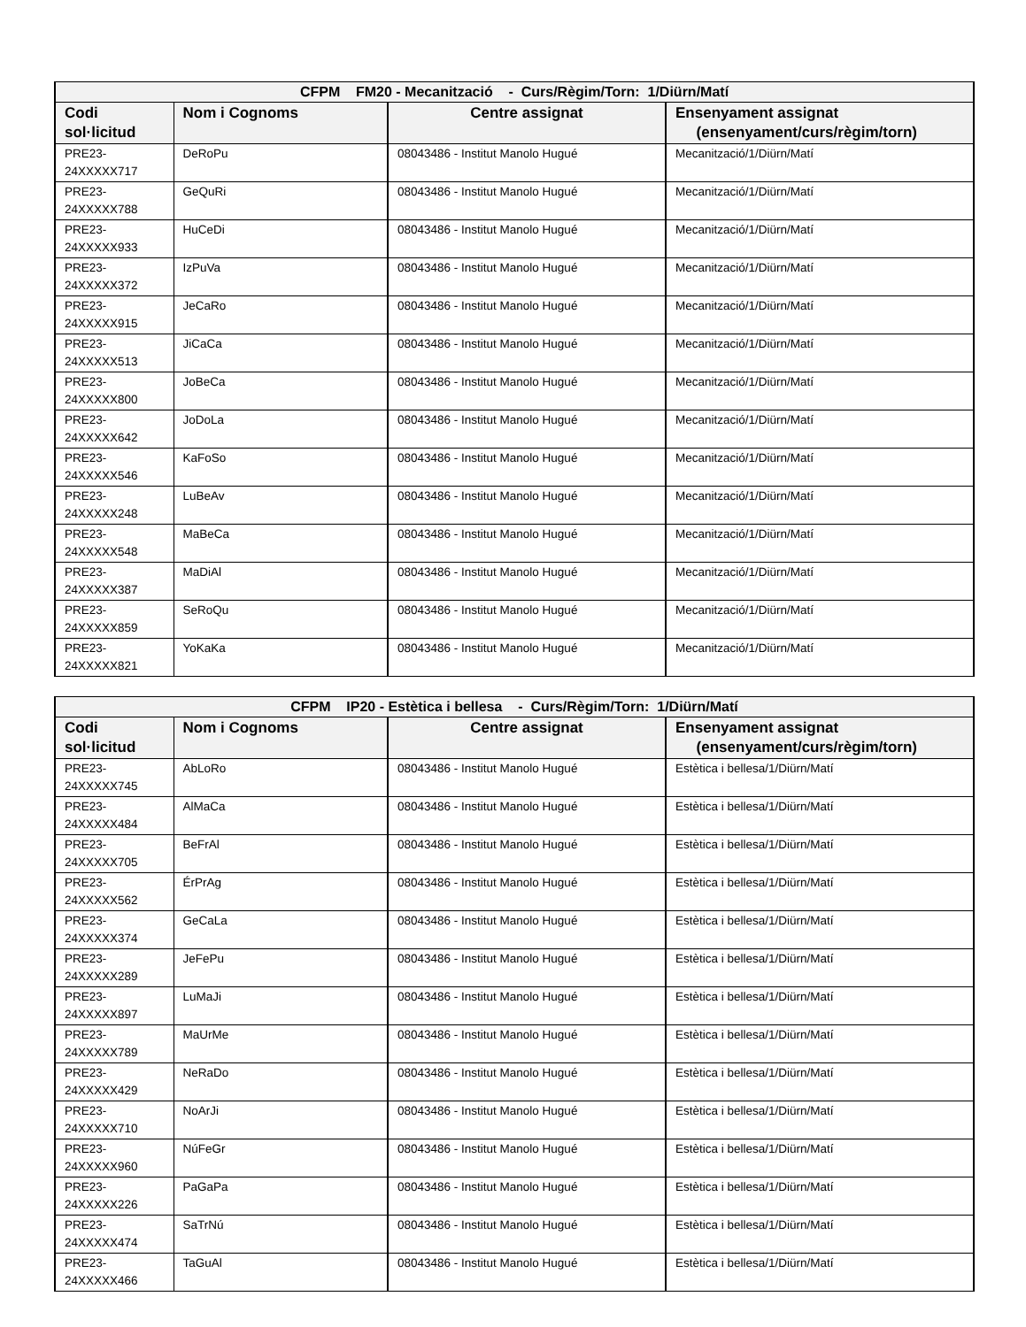| CFPM FM20 - Mecanització - Curs/Règim/Torn: 1/Diürn/Matí | | | |
| --- | --- | --- | --- |
| Codi sol·licitud | Nom i Cognoms | Centre assignat | Ensenyament assignat (ensenyament/curs/règim/torn) |
| PRE23-24XXXXX717 | DeRoPu | 08043486 - Institut Manolo Hugué | Mecanització/1/Diürn/Matí |
| PRE23-24XXXXX788 | GeQuRi | 08043486 - Institut Manolo Hugué | Mecanització/1/Diürn/Matí |
| PRE23-24XXXXX933 | HuCeDi | 08043486 - Institut Manolo Hugué | Mecanització/1/Diürn/Matí |
| PRE23-24XXXXX372 | IzPuVa | 08043486 - Institut Manolo Hugué | Mecanització/1/Diürn/Matí |
| PRE23-24XXXXX915 | JeCaRo | 08043486 - Institut Manolo Hugué | Mecanització/1/Diürn/Matí |
| PRE23-24XXXXX513 | JiCaCa | 08043486 - Institut Manolo Hugué | Mecanització/1/Diürn/Matí |
| PRE23-24XXXXX800 | JoBeCa | 08043486 - Institut Manolo Hugué | Mecanització/1/Diürn/Matí |
| PRE23-24XXXXX642 | JoDoLa | 08043486 - Institut Manolo Hugué | Mecanització/1/Diürn/Matí |
| PRE23-24XXXXX546 | KaFoSo | 08043486 - Institut Manolo Hugué | Mecanització/1/Diürn/Matí |
| PRE23-24XXXXX248 | LuBeAv | 08043486 - Institut Manolo Hugué | Mecanització/1/Diürn/Matí |
| PRE23-24XXXXX548 | MaBeCa | 08043486 - Institut Manolo Hugué | Mecanització/1/Diürn/Matí |
| PRE23-24XXXXX387 | MaDiAl | 08043486 - Institut Manolo Hugué | Mecanització/1/Diürn/Matí |
| PRE23-24XXXXX859 | SeRoQu | 08043486 - Institut Manolo Hugué | Mecanització/1/Diürn/Matí |
| PRE23-24XXXXX821 | YoKaKa | 08043486 - Institut Manolo Hugué | Mecanització/1/Diürn/Matí |
| CFPM IP20 - Estètica i bellesa - Curs/Règim/Torn: 1/Diürn/Matí | | | |
| --- | --- | --- | --- |
| Codi sol·licitud | Nom i Cognoms | Centre assignat | Ensenyament assignat (ensenyament/curs/règim/torn) |
| PRE23-24XXXXX745 | AbLoRo | 08043486 - Institut Manolo Hugué | Estètica i bellesa/1/Diürn/Matí |
| PRE23-24XXXXX484 | AlMaCa | 08043486 - Institut Manolo Hugué | Estètica i bellesa/1/Diürn/Matí |
| PRE23-24XXXXX705 | BeFrAl | 08043486 - Institut Manolo Hugué | Estètica i bellesa/1/Diürn/Matí |
| PRE23-24XXXXX562 | ÉrPrAg | 08043486 - Institut Manolo Hugué | Estètica i bellesa/1/Diürn/Matí |
| PRE23-24XXXXX374 | GeCaLa | 08043486 - Institut Manolo Hugué | Estètica i bellesa/1/Diürn/Matí |
| PRE23-24XXXXX289 | JeFePu | 08043486 - Institut Manolo Hugué | Estètica i bellesa/1/Diürn/Matí |
| PRE23-24XXXXX897 | LuMaJi | 08043486 - Institut Manolo Hugué | Estètica i bellesa/1/Diürn/Matí |
| PRE23-24XXXXX789 | MaUrMe | 08043486 - Institut Manolo Hugué | Estètica i bellesa/1/Diürn/Matí |
| PRE23-24XXXXX429 | NeRaDo | 08043486 - Institut Manolo Hugué | Estètica i bellesa/1/Diürn/Matí |
| PRE23-24XXXXX710 | NoArJi | 08043486 - Institut Manolo Hugué | Estètica i bellesa/1/Diürn/Matí |
| PRE23-24XXXXX960 | NúFeGr | 08043486 - Institut Manolo Hugué | Estètica i bellesa/1/Diürn/Matí |
| PRE23-24XXXXX226 | PaGaPa | 08043486 - Institut Manolo Hugué | Estètica i bellesa/1/Diürn/Matí |
| PRE23-24XXXXX474 | SaTrNú | 08043486 - Institut Manolo Hugué | Estètica i bellesa/1/Diürn/Matí |
| PRE23-24XXXXX466 | TaGuAl | 08043486 - Institut Manolo Hugué | Estètica i bellesa/1/Diürn/Matí |